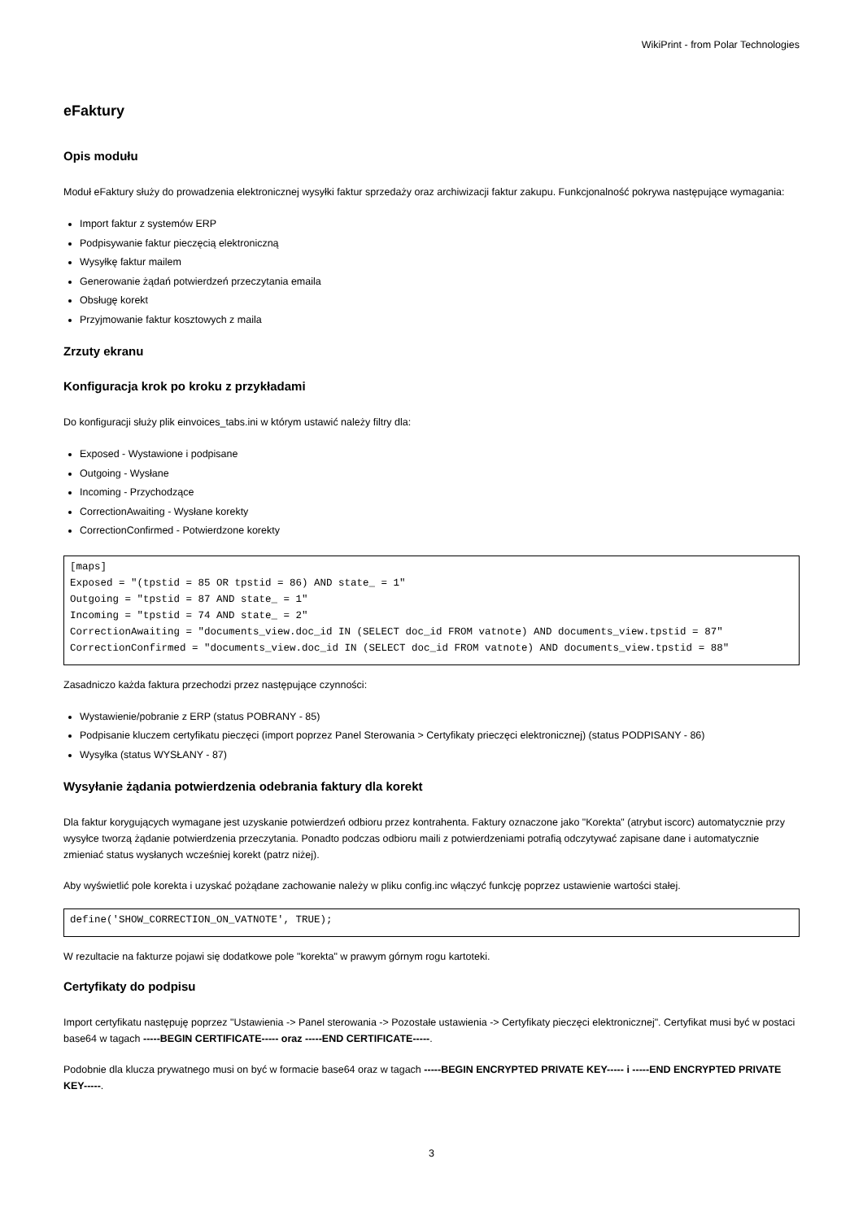WikiPrint - from Polar Technologies
eFaktury
Opis modułu
Moduł eFaktury służy do prowadzenia elektronicznej wysyłki faktur sprzedaży oraz archiwizacji faktur zakupu. Funkcjonalność pokrywa następujące wymagania:
Import faktur z systemów ERP
Podpisywanie faktur pieczęcią elektroniczną
Wysyłkę faktur mailem
Generowanie żądań potwierdzeń przeczytania emaila
Obsługę korekt
Przyjmowanie faktur kosztowych z maila
Zrzuty ekranu
Konfiguracja krok po kroku z przykładami
Do konfiguracji służy plik einvoices_tabs.ini w którym ustawić należy filtry dla:
Exposed - Wystawione i podpisane
Outgoing - Wysłane
Incoming - Przychodzące
CorrectionAwaiting - Wysłane korekty
CorrectionConfirmed - Potwierdzone korekty
[maps]
Exposed = "(tpstid = 85 OR tpstid = 86) AND state_ = 1"
Outgoing = "tpstid = 87 AND state_ = 1"
Incoming = "tpstid = 74 AND state_ = 2"
CorrectionAwaiting = "documents_view.doc_id IN (SELECT doc_id FROM vatnote) AND documents_view.tpstid = 87"
CorrectionConfirmed = "documents_view.doc_id IN (SELECT doc_id FROM vatnote) AND documents_view.tpstid = 88"
Zasadniczo każda faktura przechodzi przez następujące czynności:
Wystawienie/pobranie z ERP (status POBRANY - 85)
Podpisanie kluczem certyfikatu pieczęci (import poprzez Panel Sterowania > Certyfikaty prieczęci elektronicznej) (status PODPISANY - 86)
Wysyłka (status WYSŁANY - 87)
Wysyłanie żądania potwierdzenia odebrania faktury dla korekt
Dla faktur korygujących wymagane jest uzyskanie potwierdzeń odbioru przez kontrahenta. Faktury oznaczone jako "Korekta" (atrybut iscorc) automatycznie przy wysyłce tworzą żądanie potwierdzenia przeczytania. Ponadto podczas odbioru maili z potwierdzeniami potrafią odczytywać zapisane dane i automatycznie zmieniać status wysłanych wcześniej korekt (patrz niżej).
Aby wyświetlić pole korekta i uzyskać pożądane zachowanie należy w pliku config.inc włączyć funkcję poprzez ustawienie wartości stałej.
define('SHOW_CORRECTION_ON_VATNOTE', TRUE);
W rezultacie na fakturze pojawi się dodatkowe pole "korekta" w prawym górnym rogu kartoteki.
Certyfikaty do podpisu
Import certyfikatu następuję poprzez "Ustawienia -> Panel sterowania -> Pozostałe ustawienia -> Certyfikaty pieczęci elektronicznej". Certyfikat musi być w postaci base64 w tagach -----BEGIN CERTIFICATE----- oraz -----END CERTIFICATE-----.
Podobnie dla klucza prywatnego musi on być w formacie base64 oraz w tagach -----BEGIN ENCRYPTED PRIVATE KEY----- i -----END ENCRYPTED PRIVATE KEY-----.
3